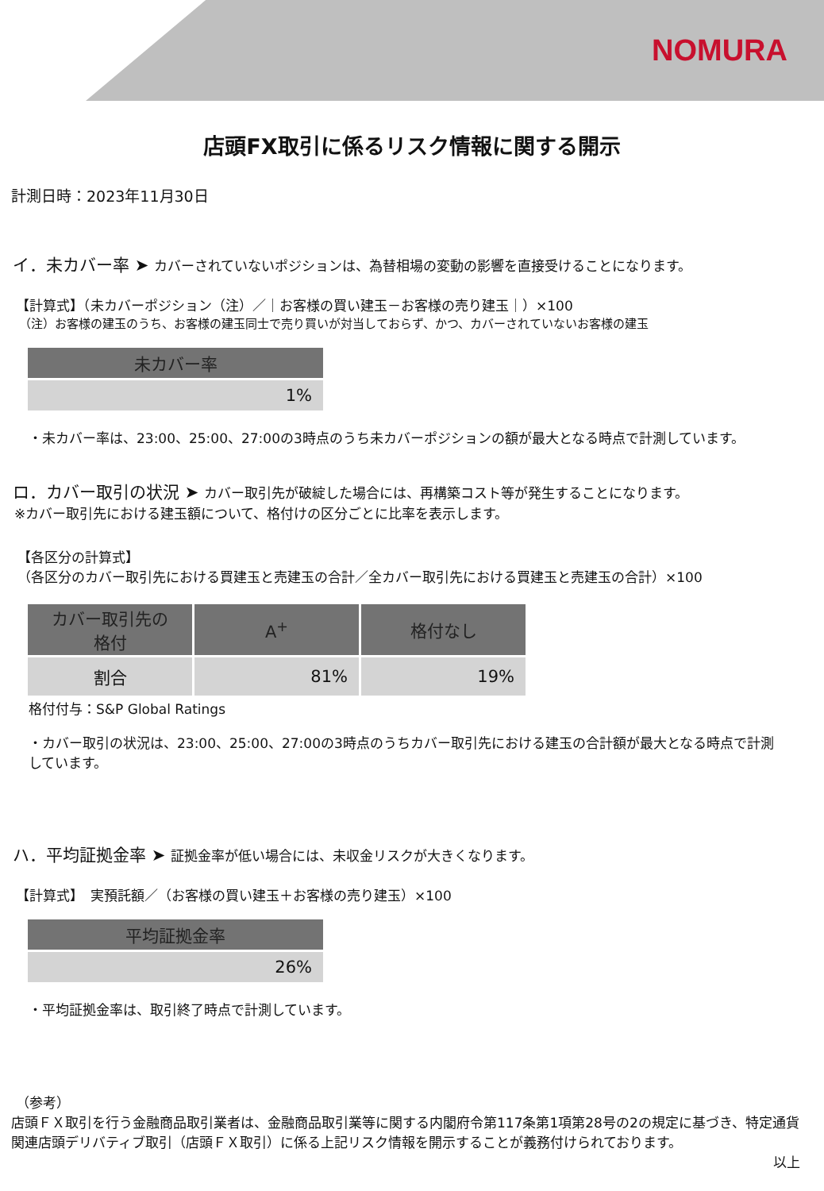NOMURA
店頭FX取引に係るリスク情報に関する開示
計測日時：2023年11月30日
イ．未カバー率 ➤ カバーされていないポジションは、為替相場の変動の影響を直接受けることになります。
【計算式】（未カバーポジション（注）／｜お客様の買い建玉－お客様の売り建玉｜）×100
（注）お客様の建玉のうち、お客様の建玉同士で売り買いが対当しておらず、かつ、カバーされていないお客様の建玉
| 未カバー率 |
| --- |
| 1% |
・未カバー率は、23:00、25:00、27:00の3時点のうち未カバーポジションの額が最大となる時点で計測しています。
ロ．カバー取引の状況 ➤ カバー取引先が破綻した場合には、再構築コスト等が発生することになります。
※カバー取引先における建玉額について、格付けの区分ごとに比率を表示します。
【各区分の計算式】
（各区分のカバー取引先における買建玉と売建玉の合計／全カバー取引先における買建玉と売建玉の合計）×100
| カバー取引先の 格付 | A<sup>+</sup> | 格付なし |
| --- | --- | --- |
| 割合 | 81% | 19% |
格付付与：S&P Global Ratings
・カバー取引の状況は、23:00、25:00、27:00の3時点のうちカバー取引先における建玉の合計額が最大となる時点で計測しています。
ハ．平均証拠金率 ➤ 証拠金率が低い場合には、未収金リスクが大きくなります。
【計算式】　実預託額／（お客様の買い建玉＋お客様の売り建玉）×100
| 平均証拠金率 |
| --- |
| 26% |
・平均証拠金率は、取引終了時点で計測しています。
（参考）
店頭ＦＸ取引を行う金融商品取引業者は、金融商品取引業等に関する内閣府令第117条第1項第28号の2の規定に基づき、特定通貨関連店頭デリバティブ取引（店頭ＦＸ取引）に係る上記リスク情報を開示することが義務付けられております。
以上